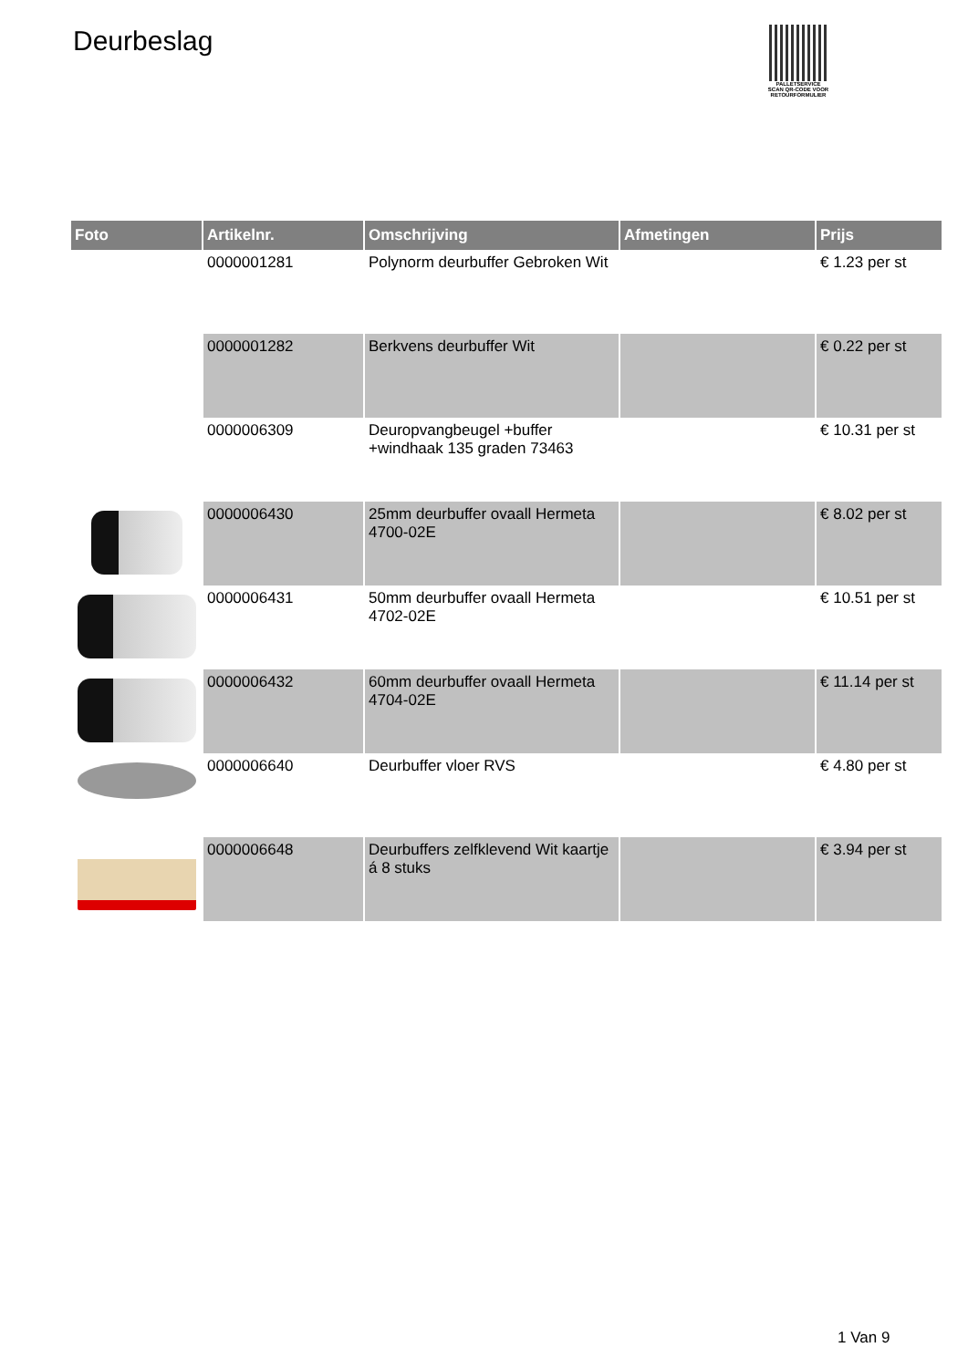Deurbeslag
PALLETSERVICE
SCAN QR-CODE VOOR RETOURFORMULIER
| Foto | Artikelnr. | Omschrijving | Afmetingen | Prijs |
| --- | --- | --- | --- | --- |
| | 0000001281 | Polynorm deurbuffer Gebroken Wit | | € 1.23 per st |
| | 0000001282 | Berkvens deurbuffer Wit | | € 0.22 per st |
| | 0000006309 | Deuropvangbeugel +buffer +windhaak 135 graden 73463 | | € 10.31 per st |
| | 0000006430 | 25mm deurbuffer ovaall Hermeta 4700-02E | | € 8.02 per st |
| | 0000006431 | 50mm deurbuffer ovaall Hermeta 4702-02E | | € 10.51 per st |
| | 0000006432 | 60mm deurbuffer ovaall Hermeta 4704-02E | | € 11.14 per st |
| | 0000006640 | Deurbuffer vloer RVS | | € 4.80 per st |
| | 0000006648 | Deurbuffers zelfklevend Wit kaartje á 8 stuks | | € 3.94 per st |
1 Van 9